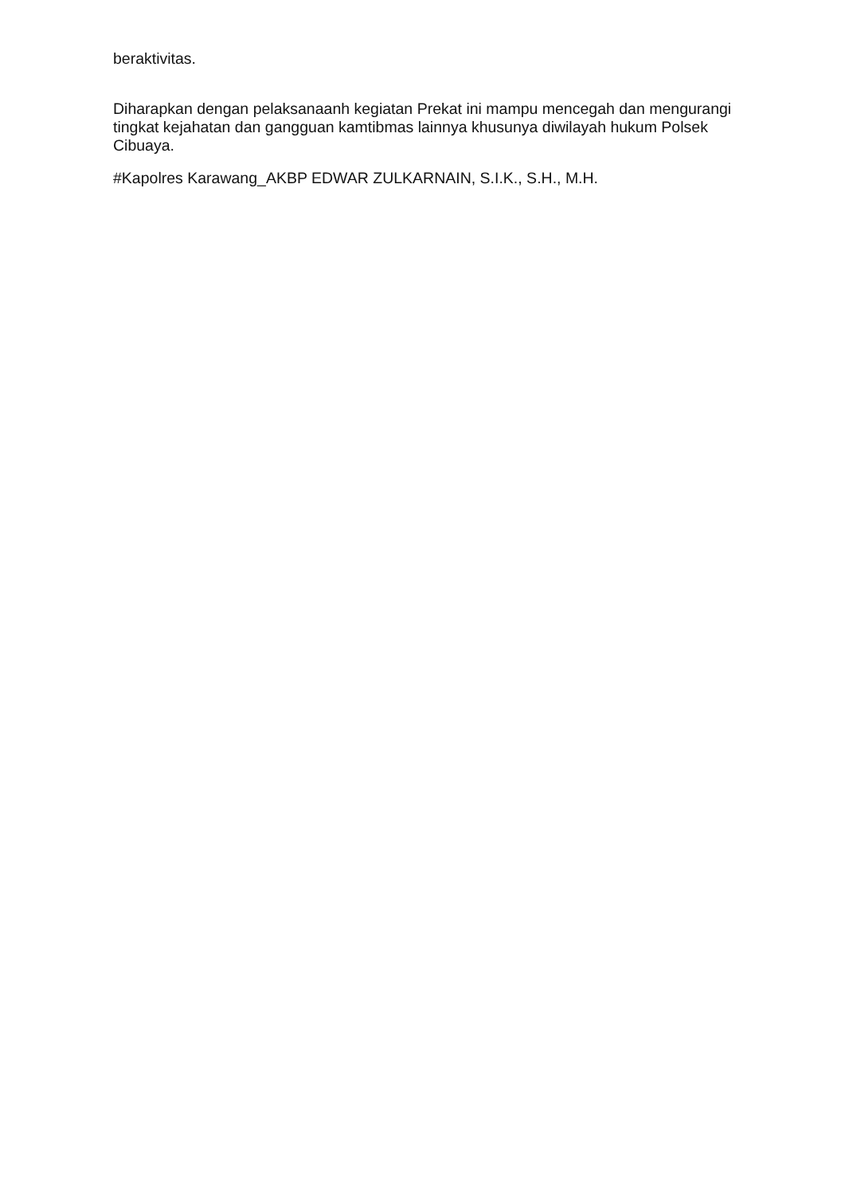beraktivitas.
Diharapkan dengan pelaksanaanh kegiatan Prekat ini mampu mencegah dan mengurangi tingkat kejahatan dan gangguan kamtibmas lainnya khusunya diwilayah hukum Polsek Cibuaya.
#Kapolres Karawang_AKBP EDWAR ZULKARNAIN, S.I.K., S.H., M.H.